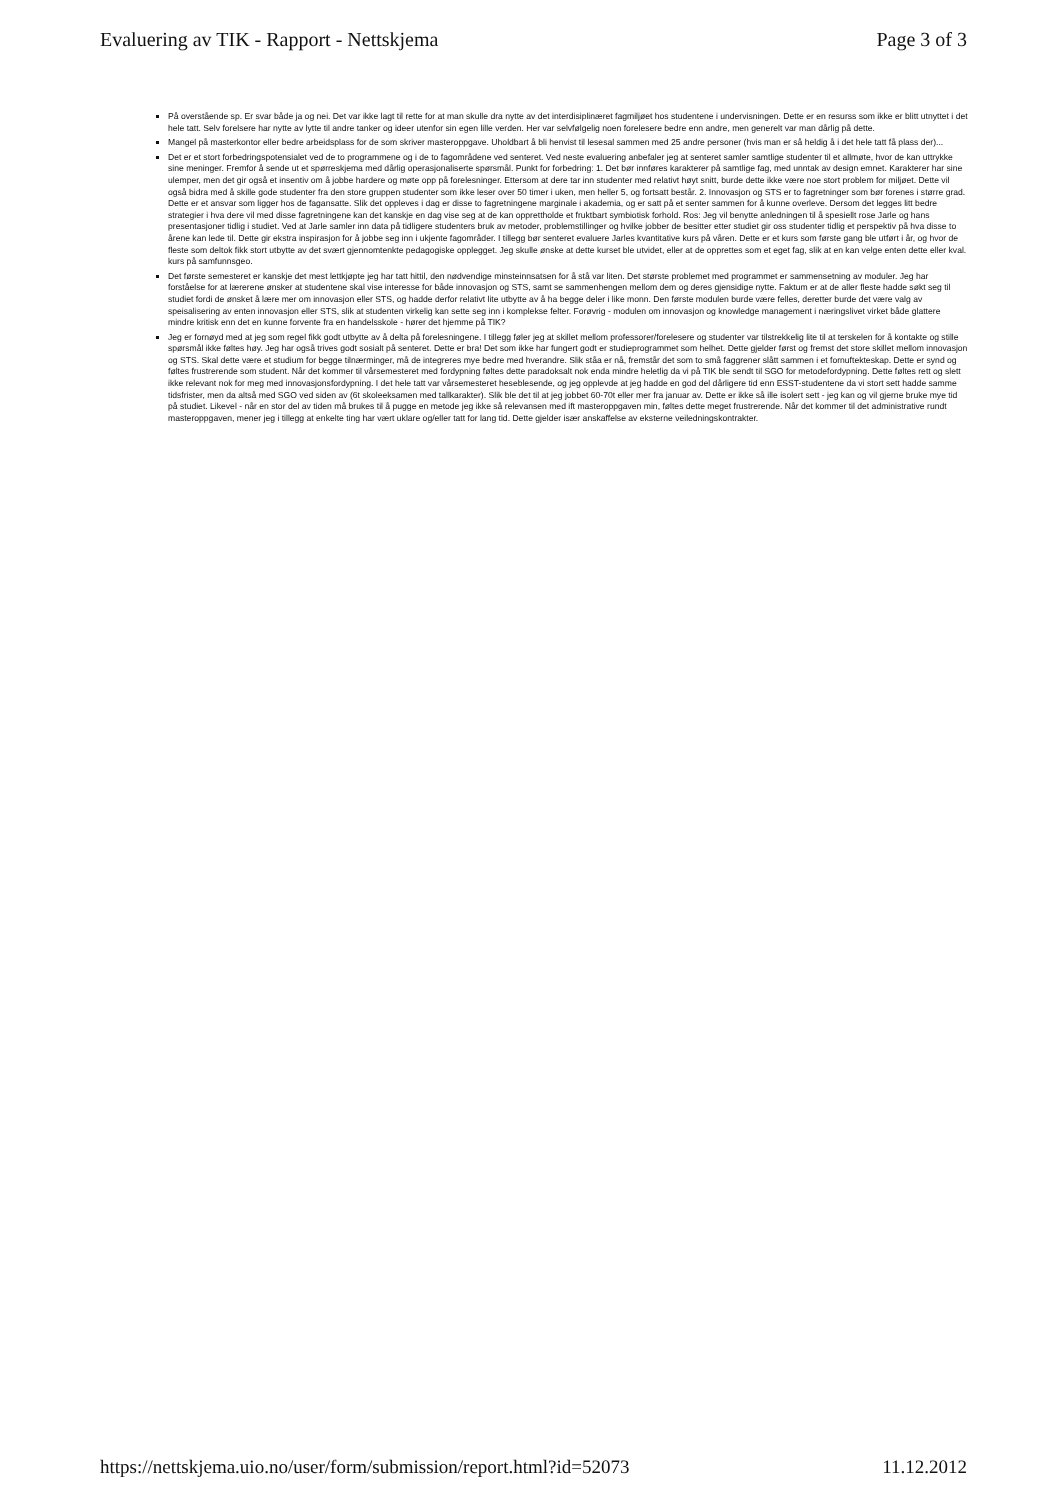Evaluering av TIK - Rapport - Nettskjema Page 3 of 3
På overstående sp. Er svar både ja og nei. Det var ikke lagt til rette for at man skulle dra nytte av det interdisiplinæret fagmiljøet hos studentene i undervisningen. Dette er en resurss som ikke er blitt utnyttet i det hele tatt. Selv forelsere har nytte av lytte til andre tanker og ideer utenfor sin egen lille verden. Her var selvfølgelig noen forelesere bedre enn andre, men generelt var man dårlig på dette.
Mangel på masterkontor eller bedre arbeidsplass for de som skriver masteroppgave. Uholdbart å bli henvist til lesesal sammen med 25 andre personer (hvis man er så heldig å i det hele tatt få plass der)...
Det er et stort forbedringspotensialet ved de to programmene og i de to fagområdene ved senteret. Ved neste evaluering anbefaler jeg at senteret samler samtlige studenter til et allmøte, hvor de kan uttrykke sine meninger. Fremfor å sende ut et spørreskjema med dårlig operasjonaliserte spørsmål. Punkt for forbedring: 1. Det bør innføres karakterer på samtlige fag, med unntak av design emnet. Karakterer har sine ulemper, men det gir også et insentiv om å jobbe hardere og møte opp på forelesninger. Ettersom at dere tar inn studenter med relativt høyt snitt, burde dette ikke være noe stort problem for miljøet. Dette vil også bidra med å skille gode studenter fra den store gruppen studenter som ikke leser over 50 timer i uken, men heller 5, og fortsatt består. 2. Innovasjon og STS er to fagretninger som bør forenes i større grad. Dette er et ansvar som ligger hos de fagansatte. Slik det oppleves i dag er disse to fagretningene marginale i akademia, og er satt på et senter sammen for å kunne overleve. Dersom det legges litt bedre strategier i hva dere vil med disse fagretningene kan det kanskje en dag vise seg at de kan opprettholde et fruktbart symbiotisk forhold. Ros: Jeg vil benytte anledningen til å spesiellt rose Jarle og hans presentasjoner tidlig i studiet. Ved at Jarle samler inn data på tidligere studenters bruk av metoder, problemstillinger og hvilke jobber de besitter etter studiet gir oss studenter tidlig et perspektiv på hva disse to årene kan lede til. Dette gir ekstra inspirasjon for å jobbe seg inn i ukjente fagområder. I tillegg bør senteret evaluere Jarles kvantitative kurs på våren. Dette er et kurs som første gang ble utført i år, og hvor de fleste som deltok fikk stort utbytte av det svært gjennomtenkte pedagogiske opplegget. Jeg skulle ønske at dette kurset ble utvidet, eller at de opprettes som et eget fag, slik at en kan velge enten dette eller kval. kurs på samfunnsgeo.
Det første semesteret er kanskje det mest lettkjøpte jeg har tatt hittil, den nødvendige minsteinnsatsen for å stå var liten. Det største problemet med programmet er sammensetning av moduler. Jeg har forståelse for at lærerene ønsker at studentene skal vise interesse for både innovasjon og STS, samt se sammenhengen mellom dem og deres gjensidige nytte. Faktum er at de aller fleste hadde søkt seg til studiet fordi de ønsket å lære mer om innovasjon eller STS, og hadde derfor relativt lite utbytte av å ha begge deler i like monn. Den første modulen burde være felles, deretter burde det være valg av speisalisering av enten innovasjon eller STS, slik at studenten virkelig kan sette seg inn i komplekse felter. Forøvrig - modulen om innovasjon og knowledge management i næringslivet virket både glattere mindre kritisk enn det en kunne forvente fra en handelsskole - hører det hjemme på TIK?
Jeg er fornøyd med at jeg som regel fikk godt utbytte av å delta på forelesningene. I tillegg føler jeg at skillet mellom professorer/forelesere og studenter var tilstrekkelig lite til at terskelen for å kontakte og stille spørsmål ikke føltes høy. Jeg har også trives godt sosialt på senteret. Dette er bra! Det som ikke har fungert godt er studieprogrammet som helhet. Dette gjelder først og fremst det store skillet mellom innovasjon og STS. Skal dette være et studium for begge tilnærminger, må de integreres mye bedre med hverandre. Slik ståa er nå, fremstår det som to små faggrener slått sammen i et fornuftekteskap. Dette er synd og føltes frustrerende som student. Når det kommer til vårsemesteret med fordypning føltes dette paradoksalt nok enda mindre heletlig da vi på TIK ble sendt til SGO for metodefordypning. Dette føltes rett og slett ikke relevant nok for meg med innovasjonsfordypning. I det hele tatt var vårsemesteret heseblesende, og jeg opplevde at jeg hadde en god del dårligere tid enn ESST-studentene da vi stort sett hadde samme tidsfrister, men da altså med SGO ved siden av (6t skoleeksamen med tallkarakter). Slik ble det til at jeg jobbet 60-70t eller mer fra januar av. Dette er ikke så ille isolert sett - jeg kan og vil gjerne bruke mye tid på studiet. Likevel - når en stor del av tiden må brukes til å pugge en metode jeg ikke så relevansen med ift masteroppgaven min, føltes dette meget frustrerende. Når det kommer til det administrative rundt masteroppgaven, mener jeg i tillegg at enkelte ting har vært uklare og/eller tatt for lang tid. Dette gjelder især anskaffelse av eksterne veiledningskontrakter.
https://nettskjema.uio.no/user/form/submission/report.html?id=52073 11.12.2012